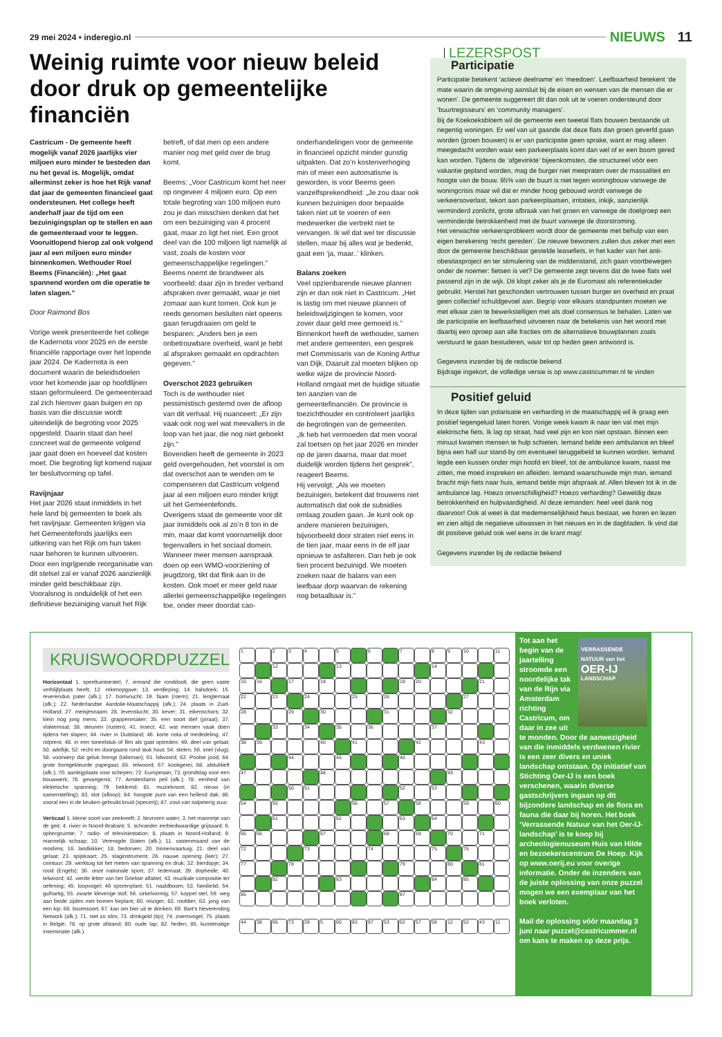29 mei 2024 • inderegio.nl NIEUWS 11
Weinig ruimte voor nieuw beleid door druk op gemeentelijke financiën
Castricum - De gemeente heeft mogelijk vanaf 2026 jaarlijks vier miljoen euro minder te besteden dan nu het geval is. Mogelijk, omdat allerminst zeker is hoe het Rijk vanaf dat jaar de gemeenten financieel gaat ondersteunen. Het college heeft anderhalf jaar de tijd om een bezuinigingsplan op te stellen en aan de gemeenteraad voor te leggen. Vooruitlopend hierop zal ook volgend jaar al een miljoen euro minder binnenkomen. Wethouder Roel Beems (Financiën): „Het gaat spannend worden om die operatie te laten slagen.”
Door Raimond Bos
Vorige week presenteerde het college de Kadernota voor 2025 en de eerste financiële rapportage over het lopende jaar 2024. De Kadernota is een document waarin de beleidsdoelen voor het komende jaar op hoofdlijnen staan geformuleerd. De gemeenteraad zal zich hierover gaan buigen en op basis van die discussie wordt uiteindelijk de begroting voor 2025 opgesteld. Daarin staat dan heel concreet wat de gemeente volgend jaar gaat doen en hoeveel dat kosten moet. Die begroting ligt komend najaar ter besluitvorming op tafel.
Ravijnjaar
Het jaar 2026 staat inmiddels in het hele land bij gemeenten te boek als het ravijnjaar. Gemeenten krijgen via het Gemeentefonds jaarlijks een uitkering van het Rijk om hun taken naar behoren te kunnen uitvoeren. Door een ingrijpende reorganisatie van dit stelsel zal er vanaf 2026 aanzienlijk minder geld beschikbaar zijn. Vooralsnog is onduidelijk of het een definitieve bezuiniging vanuit het Rijk betreft, of dat men op een andere manier nog met geld over de brug komt.
Beems: „Voor Castricum komt het neer op ongeveer 4 miljoen euro. Op een totale begroting van 100 miljoen euro zou je dan misschien denken dat het om een bezuiniging van 4 procent gaat, maar zo ligt het niet. Een groot deel van die 100 miljoen ligt namelijk al vast, zoals de kosten voor gemeenschappelijke regelingen.” Beems noemt de brandweer als voorbeeld: daar zijn in breder verband afspraken over gemaakt, waar je niet zomaar aan kunt tornen. Ook kun je reeds genomen besluiten niet opeens gaan terugdraaien om geld te besparen: „Anders ben je een onbetrouwbare overheid, want je hebt al afspraken gemaakt en opdrachten gegeven.”
Overschot 2023 gebruiken
Toch is de wethouder niet pessimistisch gestemd over de afloop van dit verhaal. Hij nuanceert: „Er zijn vaak ook nog wel wat meevallers in de loop van het jaar, die nog niet geboekt zijn.”
Bovendien heeft de gemeente in 2023 geld overgehouden, het voorstel is om dat overschot aan te wenden om te compenseren dat Castricum volgend jaar al een miljoen euro minder krijgt uit het Gemeentefonds.
Overigens staat de gemeente voor dit jaar inmiddels ook al zo’n 8 ton in de min, maar dat komt voornamelijk door tegenvallers in het sociaal domein. Wanneer meer mensen aanspraak doen op een WMO-voorziening of jeugdzorg, tikt dat flink aan in de kosten. Ook moet er meer geld naar allerlei gemeenschappelijke regelingen toe, onder meer doordat cao-onderhandelingen voor de gemeente in financieel opzicht minder gunstig uitpakten. Dat zo’n kostenverhoging min of meer een automatisme is geworden, is voor Beems geen vanzelfsprekendheid: „Je zou daar ook kunnen bezuinigen door bepaalde taken niet uit te voeren of een medewerker die vertrekt niet te vervangen. Ik wil dat wel ter discussie stellen, maar bij alles wat je bedenkt, gaat een ‘ja, maar..’ klinken.
Balans zoeken
Veel opzienbarende nieuwe plannen zijn er dan ook niet in Castricum. „Het is lastig om met nieuwe plannen of beleidswijzigingen te komen, voor zover daar geld mee gemoeid is.” Binnenkort heeft de wethouder, samen met andere gemeenten, een gesprek met Commissaris van de Koning Arthur van Dijk. Daaruit zal moeten blijken op welke wijze de provincie Noord-Holland omgaat met de huidige situatie ten aanzien van de gemeentefinanciën. De provincie is toezichthouder en controleert jaarlijks de begrotingen van de gemeenten.
„Ik heb het vermoeden dat men vooral zal toetsen op het jaar 2026 en minder op de jaren daarna, maar dat moet duidelijk worden tijdens het gesprek”, reageert Beems.
Hij vervolgt: „Als we moeten bezuinigen, betekent dat trouwens niet automatisch dat ook de subsidies omlaag zouden gaan. Je kunt ook op andere manieren bezuinigen, bijvoorbeeld door straten niet eens in de tien jaar, maar eens in de elf jaar opnieuw te asfalteren. Dan heb je ook tien procent bezuinigd. We moeten zoeken naar de balans van een leefbaar dorp waarvan de rekening nog betaalbaar is.”
LEZERSPOST
Participatie
Participatie betekent ‘actieve deelname’ en ‘meedoen’. Leefbaarheid betekent ‘de mate waarin de omgeving aansluit bij de eisen en wensen van de mensen die er wonen’. De gemeente suggereert dit dan ook uit te voeren ondersteund door ‘buurtregisseurs’ en ‘community managers’.
Bij de Koekoeksbloem wil de gemeente een tweetal flats bouwen bestaande uit negentig woningen. Er wel van uit gaande dat deze flats dan groen geverfd gaan worden (groen bouwen) is er van participatie geen sprake, want er mag alleen meegedacht worden waar een parkeerplaats komt dan wel of er een boom gered kan worden. Tijdens de ‘afgevinkte’ bijeenkomsten, die structureel vóór een vakantie gepland worden, mag de burger niet meepraten over de massaliteit en hoogte van de bouw. 95% van de buurt is niet tegen woningbouw vanwege de woningcrisis maar wil dat er minder hoog gebouwd wordt vanwege de verkeersoverlast, tekort aan parkeerplaatsen, irritaties, inkijk, aanzienlijk verminderd zonlicht, grote afbraak van het groen en vanwege de doelgroep een verminderde betrokkenheid met de buurt vanwege de doorstroming.
Het verwachte verkeersprobleem wordt door de gemeente met behulp van een eigen berekening ‘recht gereden’. De nieuwe bewoners zullen dus zeker met een door de gemeente beschikbaar gestelde leasefiets, in het kader van het anti-obesitasproject en ter stimulering van de middenstand, zich gaan voortbewegen onder de noemer: fietsen is vet? De gemeente zegt tevens dat de twee flats wel passend zijn in de wijk. Dit klopt zeker als je de Euromast als referentiekader gebruikt. Herstel het geschonden vertrouwen tussen burger en overheid en praat geen collectief schuldgevoel aan. Begrip voor elkaars standpunten moeten we met elkaar zien te bewerkstelligen met als doel consensus te behalen. Laten we de participatie en leefbaarheid uitvoeren naar de betekenis van het woord met daarbij een oproep aan alle fracties om de alternatieve bouwplannen zoals verstuurd te gaan bestuderen, waar tot op heden geen antwoord is.
Gegevens inzender bij de redactie bekend
Bijdrage ingekort, de volledige versie is op www.castricummer.nl te vinden
Positief geluid
In deze tijden van polarisatie en verharding in de maatschappij wil ik graag een positief tegengeluid laten horen. Vorige week kwam ik naar ten val met mijn elektrische fiets. Ik lag op straat, had veel pijn en kon niet opstaan. Binnen een minuut kwamen mensen te hulp schieten. Iemand belde een ambulance en bleef bijna een half uur stand-by om eventueel teruggebeld te kunnen worden. Iemand legde een kussen onder mijn hoofd en bleef, tot de ambulance kwam, naast me zitten, me moed inspreken en afleiden. Iemand waarschuwde mijn man, iemand bracht mijn fiets naar huis, iemand belde mijn afspraak af. Allen bleven tot ik in de ambulance lag. Hoezo onverschilligheid? Hoezo verharding? Geweldig deze betrokkenheid en hulpvaardigheid. Al deze iemanden: heel veel dank nog daarvoor! Ook al weet ik dat medemenselijkheid heus bestaat, we horen en lezen en zien altijd de negatieve uitwassen in het nieuws en in de dagbladen. Ik vind dat dit positieve geluid ook wel eens in de krant mag!
Gegevens inzender bij de redactie bekend
KRUISWOORDPUZZEL
Horizontaal 1. speeltuintoestel; 7. iemand die ronddoolt, die geen vaste verblijfplaats heeft; 12. rekenopgave; 13. verdieping; 14. halsdoek; 15. reverendus pater (afk.); 17. bomvrucht; 19. faam (roem); 21. lengtemaat (afk.); 22. Nederlandse Aardolie-Maatschappij (afk.); 24. plaats in Zuid-Holland; 27. meisjesnaam; 28. levenslucht; 30. kever; 31. eikenschors; 32. klein nog jong mens; 33. grappenmaker; 35. een soort dief (piraat); 37. vlaktemaat; 38. steunen (rusten); 41. insect; 42. wat mensen vaak doen tijdens het slapen; 44. rivier in Duitsland; 46. korte nota of mededeling; 47. rolprent; 48. in een toneelstuk of film als gast optreden; 49. deel van gelaat; 50. adellijk; 52. recht en doorgaans rond stuk hout; 54. stelen; 56. snel (vlug); 58. voorwerp dat geluk brengt (talisman); 61. lidwoord; 62. Poolse jood; 64. grote bontgekleurde papegaai; 65. telwoord; 67. kookgerei; 68. alstublieft (afk.); 70. aanlegplaats voor schepen; 72. Europeaan; 73. grondslag voor een bouwwerk; 76. gevangenis; 77. Amsterdams peil (afk.); 78. eenheid van elektrische spanning; 79. beklemd; 81. muzieknoot; 82. nieuw (in samenstelling); 83. slot (afloop); 84. hoogste punt van een hellend dak; 86. vooral een in de keuken gebruikt kruid (specerij); 87. zout van salpeterig zuur.
Verticaal 1. kleine soort van zeekreeft; 2. bevroren water; 3. het mannetje van de geit; 4. rivier in Noord-Brabant; 5. schrander eerbiedwaardige grijsaard; 6. opbergruimte; 7. radio- of televisiestation; 8. plaats in Noord-Holland; 9. mannelijk schaap; 10. Verenigde Staten (afk.); 11. vastenmaand van de moslims; 16. landkikker; 18. bedorven; 20. binnenvaartuig; 21. deel van gelaat; 23. spijskaart; 25. slaginstrument; 26. nauwe opening (kier); 27. ceintuur; 29. werktuig tot het meten van spanning en druk; 32. bierdopje; 34. rood (Engels); 36. onze nationale sport; 37. ledemaat; 39. dopheide; 40. telwoord; 42. vierde letter van het Griekse alfabet; 43. muzikale compositie ter oefening; 45. loopvogel; 46 sporenplant; 51. naaldboom; 53. familielid; 54. gulhartig; 55. zwarte kleverige stof; 56. cirkelvormig; 57. koppel stel; 59. weg aan beide zijden met bomen beplant; 60. reiziger; 62. roofdier; 63. jong van een kip; 66. boomsoort; 67. kan om bier uit te drinken; 69. Bart’s Neverending Network (afk.); 71. niet zo slim; 73. drinkgeld (tip); 74. zwemvogel; 75. plaats in België; 78. op grote afstand; 80. oude lap; 82. heden; 85. kunstmatige inseminatie (afk.).
| 1 | | 2 | 3 | 4 | | 5 | | 6 | | 7 | | 8 | 9 | 10 | | 11 |
| | | 12 | | | | 13 | | | | | | 14 | | | | |
| 15 | 16 | | 17 | | 18 | | | | | 19 | 20 | | | | 21 | |
| 22 | | 23 | | 24 | | | 25 | | 26 | | | | | 27 | | |
| 28 | | | 29 | | 30 | | | | 31 | | | | 32 | | | |
| | | 33 | | 34 | | 35 | | 36 | | | | 37 | | | | |
| 38 | 39 | | | | 40 | | 41 | | | | 42 | | | | 43 | |
| | | | 44 | | | 45 | | | | 46 | | | | | | |
| 47 | | | | | 48 | | | | | | | | 49 | | | |
| | | | 50 | 51 | | | | | | 52 | | 53 | | | | |
| 54 | | 55 | | | | | 56 | | 57 | | 58 | | | 59 | | 60 |
| | | 61 | | | | 62 | | | | 63 | | 64 | | | | |
| 65 | 66 | | | | 67 | | | | 68 | | 69 | | 70 | | 71 | |
| 72 | | | | 73 | | | | 74 | | | | 75 | | 76 | | |
| 77 | | | 78 | | | | | | | 79 | | | 80 | | 81 | |
| | | 82 | | | | 83 | | | | | | 84 | | 85 | | |
| 86 | | | | | | | | | | 87 | | | | | | |
| 44 | 38 | 66 | 73 | 28 | 5 | 60 | 83 | 87 | 53 | 62 | 57 | 58 | 12 | 52 | 43 | 11 |
VERRASSENDE NATUUR van het
OER-IJ
LANDSCHAP
Tot aan het begin van de jaartelling stroomde een noordelijke tak van de Rijn via Amsterdam richting Castricum, om daar in zee uit te monden. Door de aanwezigheid van die inmiddels verdwenen rivier is een zeer divers en uniek landschap ontstaan. Op initiatief van Stichting Oer-IJ is een boek verschenen, waarin diverse gastschrijvers ingaan op dit bijzondere landschap en de flora en fauna die daar bij horen. Het boek ‘Verrassende Natuur van het Oer-IJ-landschap’ is te koop bij archeologiemuseum Huis van Hilde en bezoekerscentrum De Hoep. Kijk op www.oerij.eu voor overige informatie. Onder de inzenders van de juiste oplossing van onze puzzel mogen we een exemplaar van het boek verloten.
Mail de oplossing vóór maandag 3 juni naar puzzel@castricummer.nl om kans te maken op deze prijs.